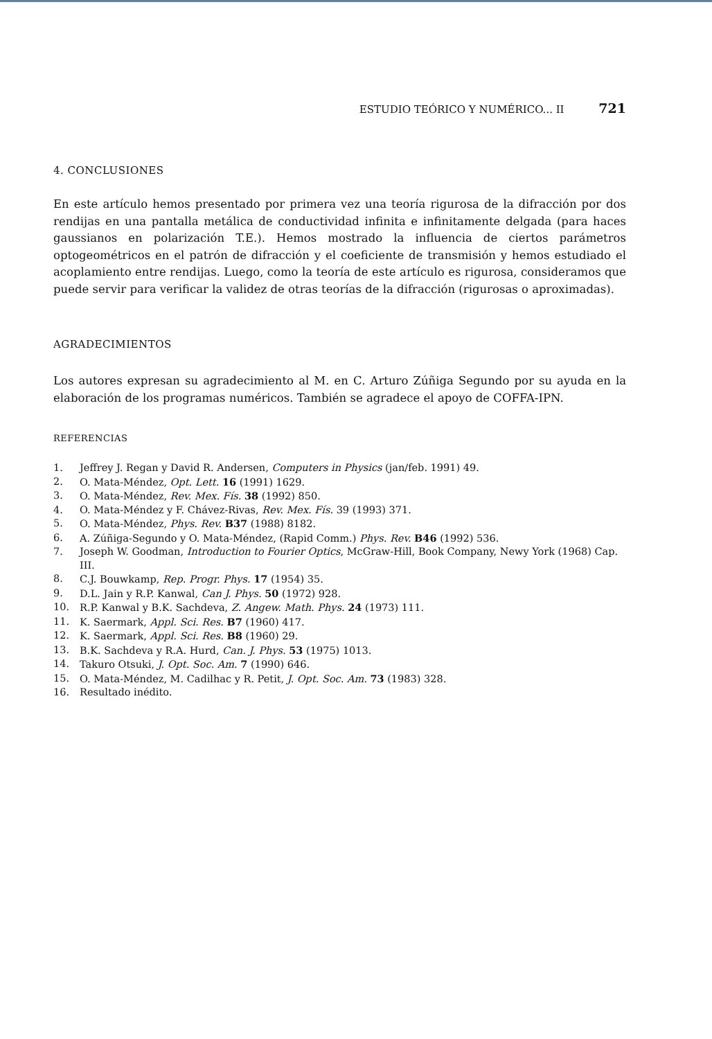ESTUDIO TEÓRICO Y NUMÉRICO... II 721
4. CONCLUSIONES
En este artículo hemos presentado por primera vez una teoría rigurosa de la difracción por dos rendijas en una pantalla metálica de conductividad infinita e infinitamente delgada (para haces gaussianos en polarización T.E.). Hemos mostrado la influencia de ciertos parámetros optogeométricos en el patrón de difracción y el coeficiente de transmisión y hemos estudiado el acoplamiento entre rendijas. Luego, como la teoría de este artículo es rigurosa, consideramos que puede servir para verificar la validez de otras teorías de la difracción (rigurosas o aproximadas).
AGRADECIMIENTOS
Los autores expresan su agradecimiento al M. en C. Arturo Zúñiga Segundo por su ayuda en la elaboración de los programas numéricos. También se agradece el apoyo de COFFA-IPN.
REFERENCIAS
1. Jeffrey J. Regan y David R. Andersen, Computers in Physics (jan/feb. 1991) 49.
2. O. Mata-Méndez, Opt. Lett. 16 (1991) 1629.
3. O. Mata-Méndez, Rev. Mex. Fís. 38 (1992) 850.
4. O. Mata-Méndez y F. Chávez-Rivas, Rev. Mex. Fís. 39 (1993) 371.
5. O. Mata-Méndez, Phys. Rev. B37 (1988) 8182.
6. A. Zúñiga-Segundo y O. Mata-Méndez, (Rapid Comm.) Phys. Rev. B46 (1992) 536.
7. Joseph W. Goodman, Introduction to Fourier Optics, McGraw-Hill, Book Company, Newy York (1968) Cap. III.
8. C.J. Bouwkamp, Rep. Progr. Phys. 17 (1954) 35.
9. D.L. Jain y R.P. Kanwal, Can J. Phys. 50 (1972) 928.
10. R.P. Kanwal y B.K. Sachdeva, Z. Angew. Math. Phys. 24 (1973) 111.
11. K. Saermark, Appl. Sci. Res. B7 (1960) 417.
12. K. Saermark, Appl. Sci. Res. B8 (1960) 29.
13. B.K. Sachdeva y R.A. Hurd, Can. J. Phys. 53 (1975) 1013.
14. Takuro Otsuki, J. Opt. Soc. Am. 7 (1990) 646.
15. O. Mata-Méndez, M. Cadilhac y R. Petit, J. Opt. Soc. Am. 73 (1983) 328.
16. Resultado inédito.